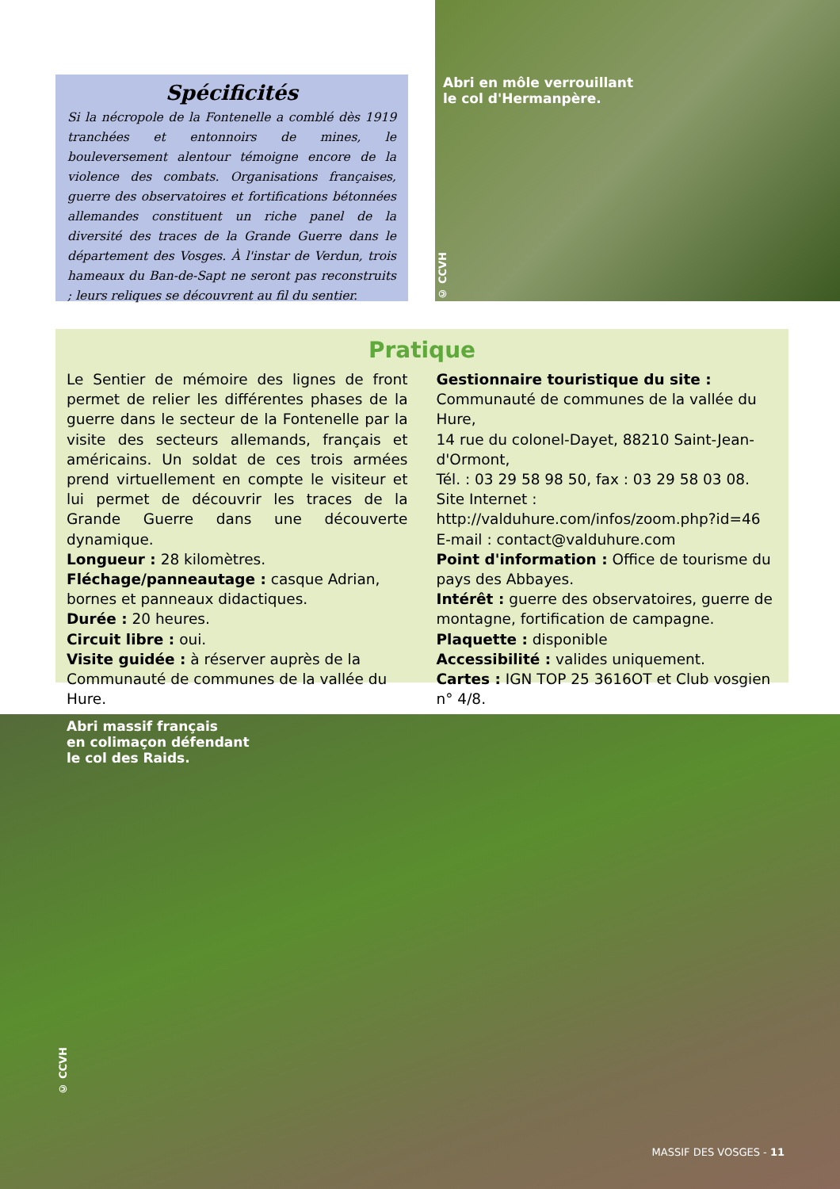Spécificités
Si la nécropole de la Fontenelle a comblé dès 1919 tranchées et entonnoirs de mines, le bouleversement alentour témoigne encore de la violence des combats. Organisations françaises, guerre des observatoires et fortifications bétonnées allemandes constituent un riche panel de la diversité des traces de la Grande Guerre dans le département des Vosges. À l'instar de Verdun, trois hameaux du Ban-de-Sapt ne seront pas reconstruits ; leurs reliques se découvrent au fil du sentier.
Abri en môle verrouillant
le col d'Hermanpère.
© CCVH
Pratique
Le Sentier de mémoire des lignes de front permet de relier les différentes phases de la guerre dans le secteur de la Fontenelle par la visite des secteurs allemands, français et américains. Un soldat de ces trois armées prend virtuellement en compte le visiteur et lui permet de découvrir les traces de la Grande Guerre dans une découverte dynamique.
Longueur : 28 kilomètres.
Fléchage/panneautage : casque Adrian, bornes et panneaux didactiques.
Durée : 20 heures.
Circuit libre : oui.
Visite guidée : à réserver auprès de la Communauté de communes de la vallée du Hure.
Gestionnaire touristique du site : Communauté de communes de la vallée du Hure,
14 rue du colonel-Dayet, 88210 Saint-Jean-d'Ormont,
Tél. : 03 29 58 98 50, fax : 03 29 58 03 08.
Site Internet :
http://valduhure.com/infos/zoom.php?id=46
E-mail : contact@valduhure.com
Point d'information : Office de tourisme du pays des Abbayes.
Intérêt : guerre des observatoires, guerre de montagne, fortification de campagne.
Plaquette : disponible
Accessibilité : valides uniquement.
Cartes : IGN TOP 25 3616OT et Club vosgien n° 4/8.
Abri massif français
en colimaçon défendant
le col des Raids.
© CCVH
MASSIF DES VOSGES - 11